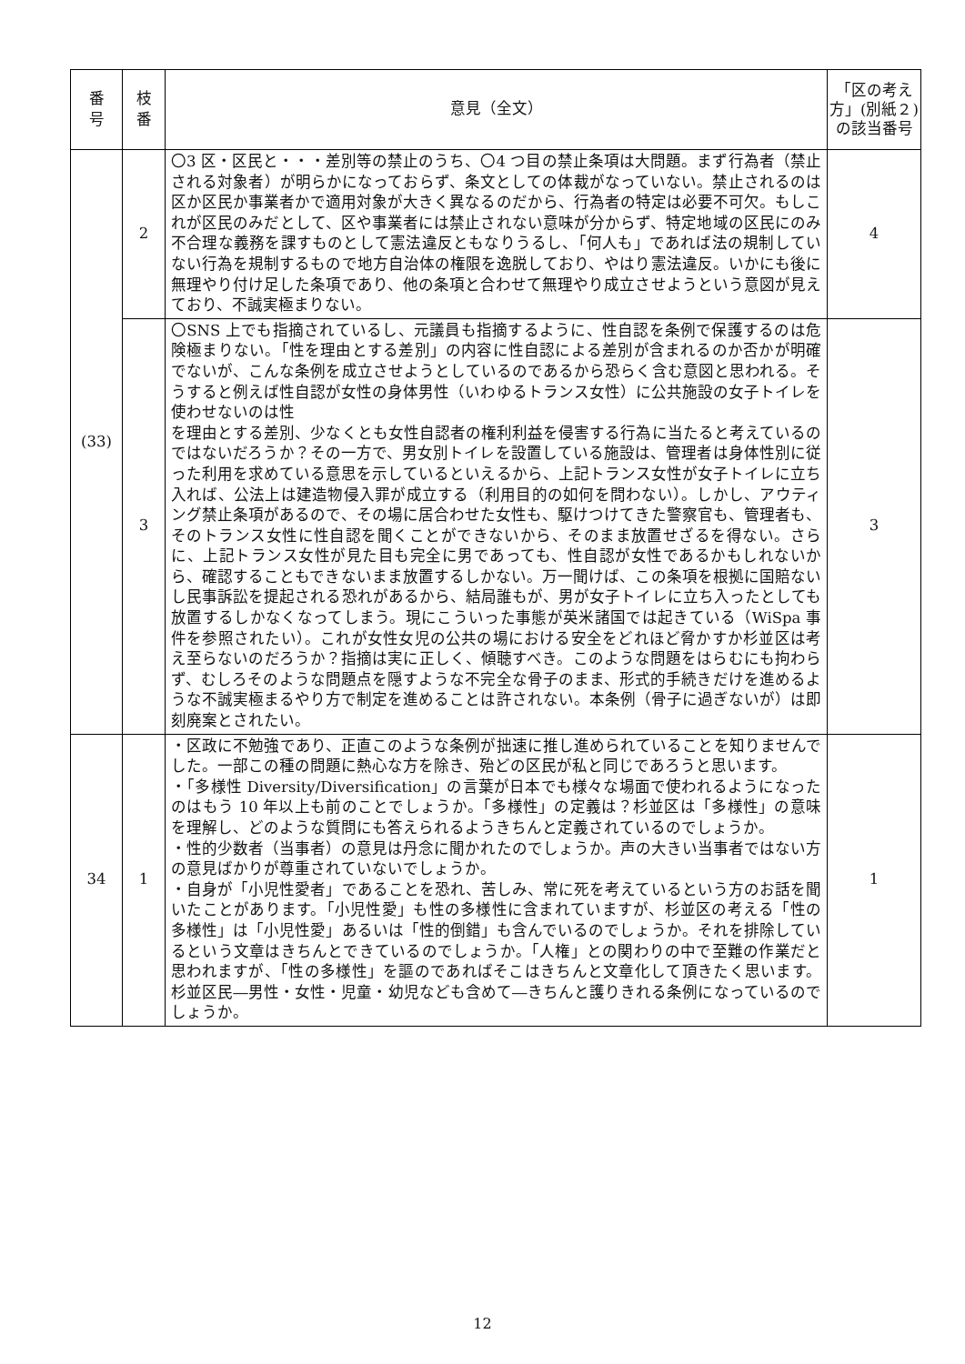| 番 号 | 枝 番 | 意見（全文） | 「区の考え方」(別紙２)の該当番号 |
| --- | --- | --- | --- |
| (33) | 2 | 〇3 区・区民と・・・差別等の禁止のうち、〇4 つ目の禁止条項は大問題。まず行為者（禁止される対象者）が明らかになっておらず、条文としての体裁がなっていない。禁止されるのは区か区民か事業者かで適用対象が大きく異なるのだから、行為者の特定は必要不可欠。もしこれが区民のみだとして、区や事業者には禁止されない意味が分からず、特定地域の区民にのみ不合理な義務を課すものとして憲法違反ともなりうるし、「何人も」であれば法の規制していない行為を規制するもので地方自治体の権限を逸脱しており、やはり憲法違反。いかにも後に無理やり付け足した条項であり、他の条項と合わせて無理やり成立させようという意図が見えており、不誠実極まりない。 | 4 |
| | 3 | 〇SNS 上でも指摘されているし、元議員も指摘するように、性自認を条例で保護するのは危険極まりない。「性を理由とする差別」の内容に性自認による差別が含まれるのか否かが明確でないが、こんな条例を成立させようとしているのであるから恐らく含む意図と思われる。そうすると例えば性自認が女性の身体男性（いわゆるトランス女性）に公共施設の女子トイレを使わせないのは性 を理由とする差別、少なくとも女性自認者の権利利益を侵害する行為に当たると考えているのではないだろうか？その一方で、男女別トイレを設置している施設は、管理者は身体性別に従った利用を求めている意思を示しているといえるから、上記トランス女性が女子トイレに立ち入れば、公法上は建造物侵入罪が成立する（利用目的の如何を問わない）。しかし、アウティング禁止条項があるので、その場に居合わせた女性も、駆けつけてきた警察官も、管理者も、そのトランス女性に性自認を聞くことができないから、そのまま放置せざるを得ない。さらに、上記トランス女性が見た目も完全に男であっても、性自認が女性であるかもしれないから、確認することもできないまま放置するしかない。万一聞けば、この条項を根拠に国賠ないし民事訴訟を提起される恐れがあるから、結局誰もが、男が女子トイレに立ち入ったとしても放置するしかなくなってしまう。現にこういった事態が英米諸国では起きている（WiSpa 事件を参照されたい）。これが女性女児の公共の場における安全をどれほど脅かすか杉並区は考え至らないのだろうか？指摘は実に正しく、傾聴すべき。このような問題をはらむにも拘わらず、むしろそのような問題点を隠すような不完全な骨子のまま、形式的手続きだけを進めるような不誠実極まるやり方で制定を進めることは許されない。本条例（骨子に過ぎないが）は即刻廃案とされたい。 | 3 |
| 34 | 1 | ・区政に不勉強であり、正直このような条例が拙速に推し進められていることを知りませんでした。一部この種の問題に熱心な方を除き、殆どの区民が私と同じであろうと思います。 ・「多様性 Diversity/Diversification」の言葉が日本でも様々な場面で使われるようになったのはもう 10 年以上も前のことでしょうか。「多様性」の定義は？杉並区は「多様性」の意味を理解し、どのような質問にも答えられるようきちんと定義されているのでしょうか。 ・性的少数者（当事者）の意見は丹念に聞かれたのでしょうか。声の大きい当事者ではない方の意見ばかりが尊重されていないでしょうか。 ・自身が「小児性愛者」であることを恐れ、苦しみ、常に死を考えているという方のお話を聞いたことがあります。「小児性愛」も性の多様性に含まれていますが、杉並区の考える「性の多様性」は「小児性愛」あるいは「性的倒錯」も含んでいるのでしょうか。それを排除しているという文章はきちんとできているのでしょうか。「人権」との関わりの中で至難の作業だと思われますが、「性の多様性」を謳のであればそこはきちんと文章化して頂きたく思います。杉並区民―男性・女性・児童・幼児なども含めて―きちんと護りきれる条例になっているのでしょうか。 | 1 |
12